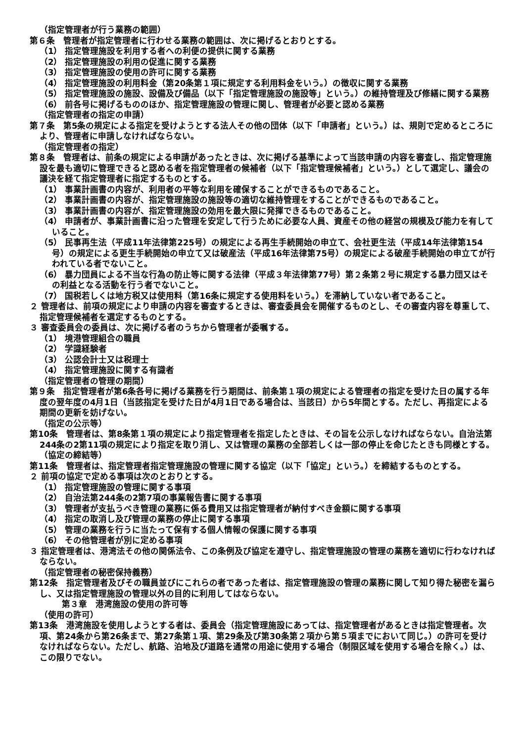（指定管理者が行う業務の範囲）
第６条　管理者が指定管理者に行わせる業務の範囲は、次に掲げるとおりとする。
（1） 指定管理施設を利用する者への利便の提供に関する業務
（2） 指定管理施設の利用の促進に関する業務
（3） 指定管理施設の使用の許可に関する業務
（4） 指定管理施設の利用料金（第20条第１項に規定する利用料金をいう。）の徴収に関する業務
（5） 指定管理施設の施設、設備及び備品（以下「指定管理施設の施設等」という。）の維持管理及び修繕に関する業務
（6） 前各号に掲げるもののほか、指定管理施設の管理に関し、管理者が必要と認める業務
（指定管理者の指定の申請）
第７条　第5条の規定による指定を受けようとする法人その他の団体（以下「申請者」という。）は、規則で定めるところにより、管理者に申請しなければならない。
（指定管理者の指定）
第８条　管理者は、前条の規定による申請があったときは、次に掲げる基準によって当該申請の内容を審査し、指定管理施設を最も適切に管理できると認める者を指定管理者の候補者（以下「指定管理候補者」という。）として選定し、議会の議決を経て指定管理者に指定するものとする。
（1） 事業計画書の内容が、利用者の平等な利用を確保することができるものであること。
（2） 事業計画書の内容が、指定管理施設の施設等の適切な維持管理をすることができるものであること。
（3） 事業計画書の内容が、指定管理施設の効用を最大限に発揮できるものであること。
（4） 申請者が、事業計画書に沿った管理を安定して行うために必要な人員、資産その他の経営の規模及び能力を有していること。
（5） 民事再生法（平成11年法律第225号）の規定による再生手続開始の申立て、会社更生法（平成14年法律第154号）の規定による更生手続開始の申立て又は破産法（平成16年法律第75号）の規定による破産手続開始の申立てが行われている者でないこと。
（6） 暴力団員による不当な行為の防止等に関する法律（平成３年法律第77号）第２条第２号に規定する暴力団又はその利益となる活動を行う者でないこと。
（7） 国税若しくは地方税又は使用料（第16条に規定する使用料をいう。）を滞納していない者であること。
２ 管理者は、前項の規定により申請の内容を審査するときは、審査委員会を開催するものとし、その審査内容を尊重して、指定管理候補者を選定するものとする。
３ 審査委員会の委員は、次に掲げる者のうちから管理者が委嘱する。
（1） 境港管理組合の職員
（2） 学識経験者
（3） 公認会計士又は税理士
（4） 指定管理施設に関する有識者
（指定管理者の管理の期間）
第９条　指定管理者が第6条各号に掲げる業務を行う期間は、前条第１項の規定による管理者の指定を受けた日の属する年度の翌年度の4月1日（当該指定を受けた日が4月1日である場合は、当該日）から5年間とする。ただし、再指定による期間の更新を妨げない。
（指定の公示等）
第10条　管理者は、第8条第１項の規定により指定管理者を指定したときは、その旨を公示しなければならない。自治法第244条の2第11項の規定により指定を取り消し、又は管理の業務の全部若しくは一部の停止を命じたときも同様とする。
（協定の締結等）
第11条　管理者は、指定管理者指定管理施設の管理に関する協定（以下「協定」という。）を締結するものとする。
２ 前項の協定で定める事項は次のとおりとする。
（1） 指定管理施設の管理に関する事項
（2） 自治法第244条の2第7項の事業報告書に関する事項
（3） 管理者が支払うべき管理の業務に係る費用又は指定管理者が納付すべき金額に関する事項
（4） 指定の取消し及び管理の業務の停止に関する事項
（5） 管理の業務を行うに当たって保有する個人情報の保護に関する事項
（6） その他管理者が別に定める事項
３ 指定管理者は、港湾法その他の関係法令、この条例及び協定を遵守し、指定管理施設の管理の業務を適切に行わなければならない。
（指定管理者の秘密保持義務）
第12条　指定管理者及びその職員並びにこれらの者であった者は、指定管理施設の管理の業務に関して知り得た秘密を漏らし、又は指定管理施設の管理以外の目的に利用してはならない。
第３章　港湾施設の使用の許可等
（使用の許可）
第13条　港湾施設を使用しようとする者は、委員会（指定管理施設にあっては、指定管理者があるときは指定管理者。次項、第24条から第26条まで、第27条第１項、第29条及び第30条第２項から第５項までにおいて同じ。）の許可を受けなければならない。ただし、航路、泊地及び道路を通常の用途に使用する場合（制限区域を使用する場合を除く。）は、この限りでない。